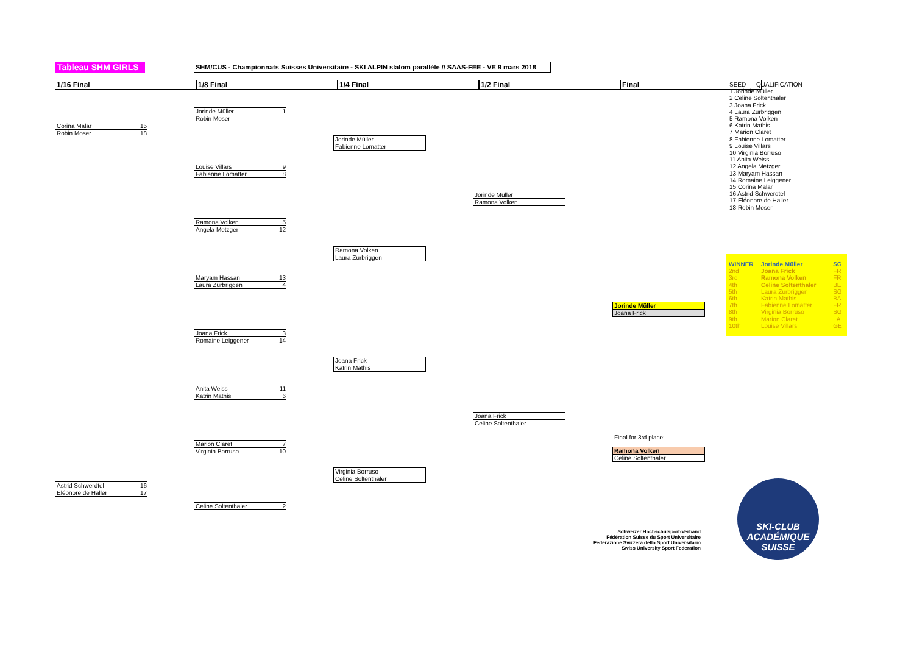Tableau SHM GIRLS
SHM/CUS - Championnats Suisses Universitaire - SKI ALPIN slalom parallèle // SAAS-FEE - VE 9 mars 2018
1/16 Final 1/8 Final 1/4 Final 1/2 Final Final
Corina Malär 15
Robin Moser 18
Astrid Schwerdtel 16
Eléonore de Haller 17
Jorinde Müller 1
Robin Moser
Louise Villars 9
Fabienne Lomatter 8
Ramona Volken 5
Angela Metzger 12
Maryam Hassan 13
Laura Zurbriggen 4
Joana Frick 3
Romaine Leiggener 14
Anita Weiss 11
Katrin Mathis 6
Marion Claret 7
Virginia Borruso 10
Celine Soltenthaler 2
Jorinde Müller
Fabienne Lomatter
Ramona Volken
Laura Zurbriggen
Joana Frick
Katrin Mathis
Virginia Borruso
Celine Soltenthaler
Jorinde Müller
Ramona Volken
Joana Frick
Celine Soltenthaler
Jorinde Müller
Joana Frick
Final for 3rd place:
Ramona Volken
Celine Soltenthaler
SEED QUALIFICATION
1 Jorinde Müller
2 Celine Soltenthaler
3 Joana Frick
4 Laura Zurbriggen
5 Ramona Volken
6 Katrin Mathis
7 Marion Claret
8 Fabienne Lomatter
9 Louise Villars
10 Virginia Borruso
11 Anita Weiss
12 Angela Metzger
13 Maryam Hassan
14 Romaine Leiggener
15 Corina Malär
16 Astrid Schwerdtel
17 Eléonore de Haller
18 Robin Moser
| WINNER | Jorinde Müller | SG |
| 2nd | Joana Frick | FR |
| 3rd | Ramona Volken | FR |
| 4th | Celine Soltenthaler | BE |
| 5th | Laura Zurbriggen | SG |
| 6th | Katrin Mathis | BA |
| 7th | Fabienne Lomatter | FR |
| 8th | Virginia Borruso | SG |
| 9th | Marion Claret | LA |
| 10th | Louise Villars | GE |
Schweizer Hochschulsport-Verband
Fédération Suisse du Sport Universitaire
Federazione Svizzera dello Sport Universitario
Swiss University Sport Federation
SKI-CLUB
ACADÉMIQUE
SUISSE